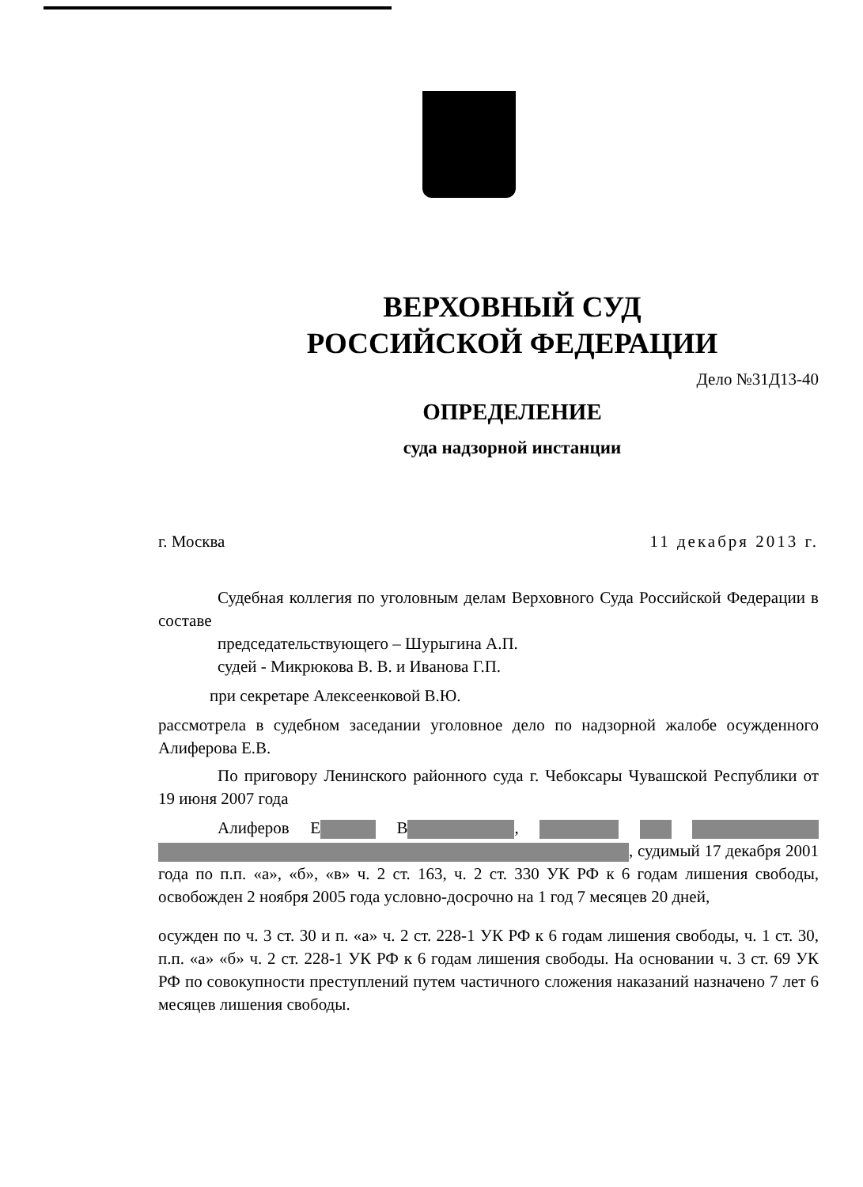ВЕРХОВНЫЙ СУД
РОССИЙСКОЙ ФЕДЕРАЦИИ
Дело №31Д13-40
ОПРЕДЕЛЕНИЕ
суда надзорной инстанции
г. Москва 11 декабря 2013 г.
Судебная коллегия по уголовным делам Верховного Суда Российской Федерации в составе
председательствующего – Шурыгина А.П.
судей - Микрюкова В. В. и Иванова Г.П.
при секретаре Алексеенковой В.Ю.
рассмотрела в судебном заседании уголовное дело по надзорной жалобе осужденного Алиферова Е.В.
По приговору Ленинского районного суда г. Чебоксары Чувашской Республики от 19 июня 2007 года
Алиферов Е В , , судимый 17 декабря 2001 года по п.п. «а», «б», «в» ч. 2 ст. 163, ч. 2 ст. 330 УК РФ к 6 годам лишения свободы, освобожден 2 ноября 2005 года условно-досрочно на 1 год 7 месяцев 20 дней,
осужден по ч. 3 ст. 30 и п. «а» ч. 2 ст. 228-1 УК РФ к 6 годам лишения свободы, ч. 1 ст. 30, п.п. «а» «б» ч. 2 ст. 228-1 УК РФ к 6 годам лишения свободы. На основании ч. 3 ст. 69 УК РФ по совокупности преступлений путем частичного сложения наказаний назначено 7 лет 6 месяцев лишения свободы.